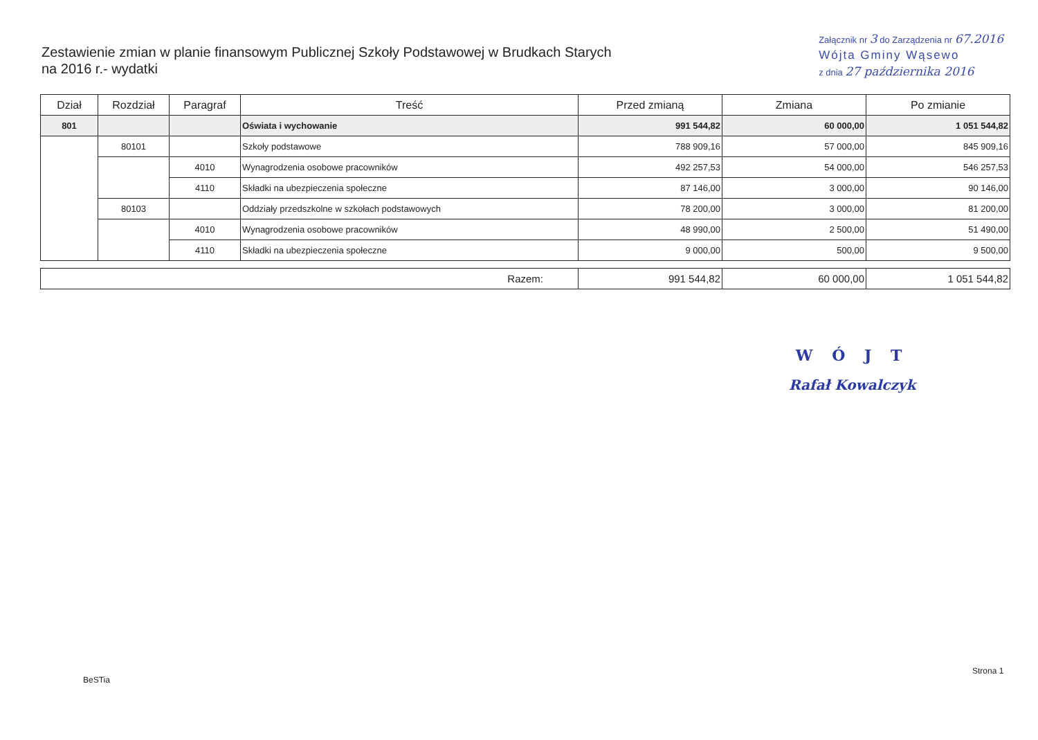Zestawienie zmian w planie finansowym Publicznej Szkoły Podstawowej w Brudkach Starych
na 2016 r.- wydatki
Załącznik nr 3 do Zarządzenia nr 67.2016
Wójta Gminy Wąsewo
z dnia 27 października 2016
| Dział | Rozdział | Paragraf | Treść | Przed zmianą | Zmiana | Po zmianie |
| --- | --- | --- | --- | --- | --- | --- |
| 801 | | | Oświata i wychowanie | 991 544,82 | 60 000,00 | 1 051 544,82 |
| | 80101 | | Szkoły podstawowe | 788 909,16 | 57 000,00 | 845 909,16 |
| | | 4010 | Wynagrodzenia osobowe pracowników | 492 257,53 | 54 000,00 | 546 257,53 |
| | | 4110 | Składki na ubezpieczenia społeczne | 87 146,00 | 3 000,00 | 90 146,00 |
| | 80103 | | Oddziały przedszkolne w szkołach podstawowych | 78 200,00 | 3 000,00 | 81 200,00 |
| | | 4010 | Wynagrodzenia osobowe pracowników | 48 990,00 | 2 500,00 | 51 490,00 |
| | | 4110 | Składki na ubezpieczenia społeczne | 9 000,00 | 500,00 | 9 500,00 |
| Razem: | 991 544,82 | 60 000,00 | 1 051 544,82 |
W Ó J T
Rafał Kowalczyk
BeSTia
Strona 1